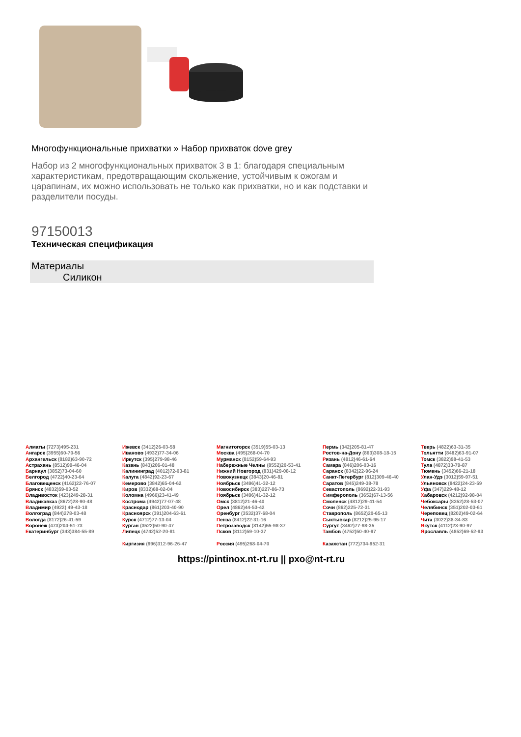Многофункциональные прихватки » Набор прихваток dove grey
Набор из 2 многофункциональных прихваток 3 в 1: благодаря специальным характеристикам, предотвращающим скольжение, устойчивым к ожогам и царапинам, их можно использовать не только как прихватки, но и как подставки и разделители посуды.
97150013
Техническая спецификация
Материалы
Силикон
Алматы (7273)495-231
Ангарск (3955)60-70-56
Архангельск (8182)63-90-72
Астрахань (8512)99-46-04
Барнаул (3852)73-04-60
Белгород (4722)40-23-64
Благовещенск (4162)22-76-07
Брянск (4832)59-03-52
Владивосток (423)249-28-31
Владикавказ (8672)28-90-48
Владимир (4922) 49-43-18
Волгоград (844)278-03-48
Вологда (8172)26-41-59
Воронеж (473)204-51-73
Екатеринбург (343)384-55-89
Ижевск (3412)26-03-58
Иваново (4932)77-34-06
Иркутск (395)279-98-46
Казань (843)206-01-48
Калининград (4012)72-03-81
Калуга (4842)92-23-67
Кемерово (3842)65-04-62
Киров (8332)68-02-04
Коломна (4966)23-41-49
Кострома (4942)77-07-48
Краснодар (861)203-40-90
Красноярск (391)204-63-61
Курск (4712)77-13-04
Курган (3522)50-90-47
Липецк (4742)52-20-81
Киргизия (996)312-96-26-47
Магнитогорск (3519)55-03-13
Москва (495)268-04-70
Мурманск (8152)59-64-93
Набережные Челны (8552)20-53-41
Нижний Новгород (831)429-08-12
Новокузнецк (3843)20-46-81
Ноябрьск (3496)41-32-12
Новосибирск (383)227-86-73
Ноябрьск (3496)41-32-12
Омск (3812)21-46-40
Орел (4862)44-53-42
Оренбург (3532)37-68-04
Пенза (8412)22-31-16
Петрозаводск (8142)55-98-37
Псков (8112)59-10-37
Россия (495)268-04-70
Пермь (342)205-81-47
Ростов-на-Дону (863)308-18-15
Рязань (4912)46-61-64
Самара (846)206-03-16
Саранск (8342)22-96-24
Санкт-Петербург (812)309-46-40
Саратов (845)249-38-78
Севастополь (8692)22-31-93
Симферополь (3652)67-13-56
Смоленск (4812)29-41-54
Сочи (862)225-72-31
Ставрополь (8652)20-65-13
Сыктывкар (8212)25-95-17
Сургут (3462)77-98-35
Тамбов (4752)50-40-97
Казахстан (772)734-952-31
Тверь (4822)63-31-35
Тольятти (8482)63-91-07
Томск (3822)98-41-53
Тула (4872)33-79-87
Тюмень (3452)66-21-18
Улан-Удэ (3012)59-97-51
Ульяновск (8422)24-23-59
Уфа (347)229-48-12
Хабаровск (4212)92-98-04
Чебоксары (8352)28-53-07
Челябинск (351)202-03-61
Череповец (8202)49-02-64
Чита (3022)38-34-83
Якутск (4112)23-90-97
Ярославль (4852)69-52-93
https://pintinox.nt-rt.ru || pxo@nt-rt.ru